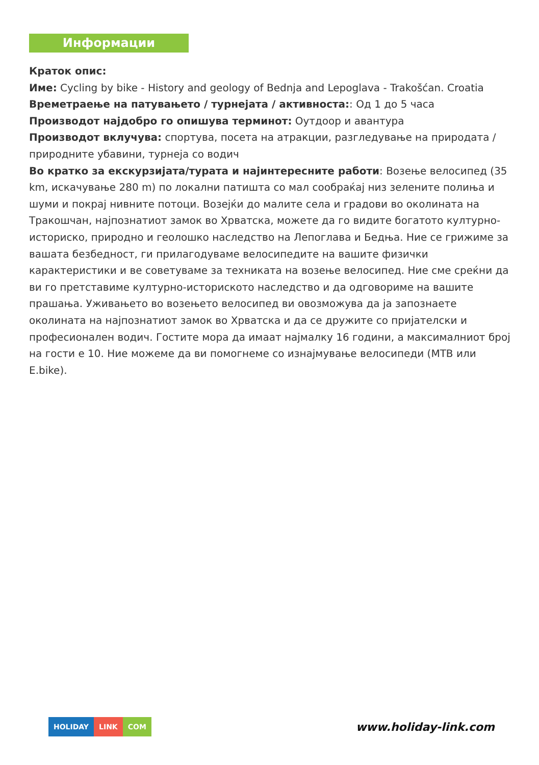Информации
Краток опис:
Име: Cycling by bike - History and geology of Bednja and Lepoglava - Trakošćan. Croatia
Времетраење на патувањето / турнејата / активноста:: Од 1 до 5 часа
Производот најдобро го опишува терминот: Оутдоор и авантура
Производот вклучува: спортува, посета на атракции, разгледување на природата / природните убавини, турнеја со водич
Во кратко за екскурзијата/турата и најинтересните работи: Возење велосипед (35 km, искачување 280 m) по локални патишта со мал сообраќај низ зелените полиња и шуми и покрај нивните потоци. Возејќи до малите села и градови во околината на Тракошчан, најпознатиот замок во Хрватска, можете да го видите богатото културно-историско, природно и геолошко наследство на Лепоглава и Бедња. Ние се грижиме за вашата безбедност, ги прилагодуваме велосипедите на вашите физички карактеристики и ве советуваме за техниката на возење велосипед. Ние сме среќни да ви го претставиме културно-историското наследство и да одговориме на вашите прашања. Уживањето во возењето велосипед ви овозможува да ја запознаете околината на најпознатиот замок во Хрватска и да се дружите со пријателски и професионален водич. Гостите мора да имаат најмалку 16 години, а максималниот број на гости е 10. Ние можеме да ви помогнеме со изнајмување велосипеди (MTB или E.bike).
HOLIDAY LINK COM
www.holiday-link.com